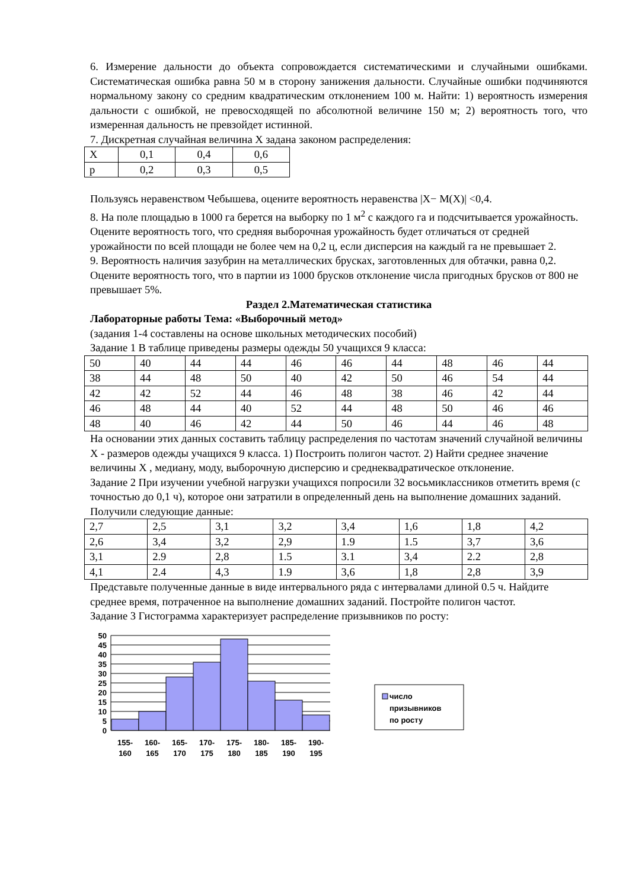6. Измерение дальности до объекта сопровождается систематическими и случайными ошибками. Систематическая ошибка равна 50 м в сторону занижения дальности. Случайные ошибки подчиняются нормальному закону со средним квадратическим отклонением 100 м. Найти: 1) вероятность измерения дальности с ошибкой, не превосходящей по абсолютной величине 150 м; 2) вероятность того, что измеренная дальность не превзойдет истинной.
7. Дискретная случайная величина X задана законом распределения:
| X | 0,1 | 0,4 | 0,6 |
| p | 0,2 | 0,3 | 0,5 |
Пользуясь неравенством Чебышева, оцените вероятность неравенства |X− M(X)| <0,4.
8. На поле площадью в 1000 га берется на выборку по 1 м<sup>2</sup> с каждого га и подсчитывается урожайность. Оцените вероятность того, что средняя выборочная урожайность будет отличаться от средней урожайности по всей площади не более чем на 0,2 ц, если дисперсия на каждый га не превышает 2.
9. Вероятность наличия зазубрин на металлических брусках, заготовленных для обтачки, равна 0,2. Оцените вероятность того, что в партии из 1000 брусков отклонение числа пригодных брусков от 800 не превышает 5%.
Раздел 2.Математическая статистика
Лабораторные работы Тема: «Выборочный метод»
(задания 1-4 составлены на основе школьных методических пособий)
Задание 1 В таблице приведены размеры одежды 50 учащихся 9 класса:
| 50 | 40 | 44 | 44 | 46 | 46 | 44 | 48 | 46 | 44 |
| 38 | 44 | 48 | 50 | 40 | 42 | 50 | 46 | 54 | 44 |
| 42 | 42 | 52 | 44 | 46 | 48 | 38 | 46 | 42 | 44 |
| 46 | 48 | 44 | 40 | 52 | 44 | 48 | 50 | 46 | 46 |
| 48 | 40 | 46 | 42 | 44 | 50 | 46 | 44 | 46 | 48 |
На основании этих данных составить таблицу распределения по частотам значений случайной величины X - размеров одежды учащихся 9 класса. 1) Построить полигон частот. 2) Найти среднее значение величины X , медиану, моду, выборочную дисперсию и среднеквадратическое отклонение.
Задание 2 При изучении учебной нагрузки учащихся попросили 32 восьмиклассников отметить время (с точностью до 0,1 ч), которое они затратили в определенный день на выполнение домашних заданий. Получили следующие данные:
| 2,7 | 2,5 | 3,1 | 3,2 | 3,4 | 1,6 | 1,8 | 4,2 |
| 2,6 | 3,4 | 3,2 | 2,9 | 1.9 | 1.5 | 3,7 | 3,6 |
| 3,1 | 2.9 | 2,8 | 1.5 | 3.1 | 3,4 | 2.2 | 2,8 |
| 4,1 | 2.4 | 4,3 | 1.9 | 3,6 | 1,8 | 2,8 | 3,9 |
Представьте полученные данные в виде интервального ряда с интервалами длиной 0.5 ч. Найдите среднее время, потраченное на выполнение домашних заданий. Постройте полигон частот.
Задание 3 Гистограмма характеризует распределение призывников по росту:
50
45
40
35
30
25
20
15
10
5
0
155-
160
160-
165
165-
170
170-
175
175-
180
180-
185
185-
190
190-
195
число
призывников
по росту